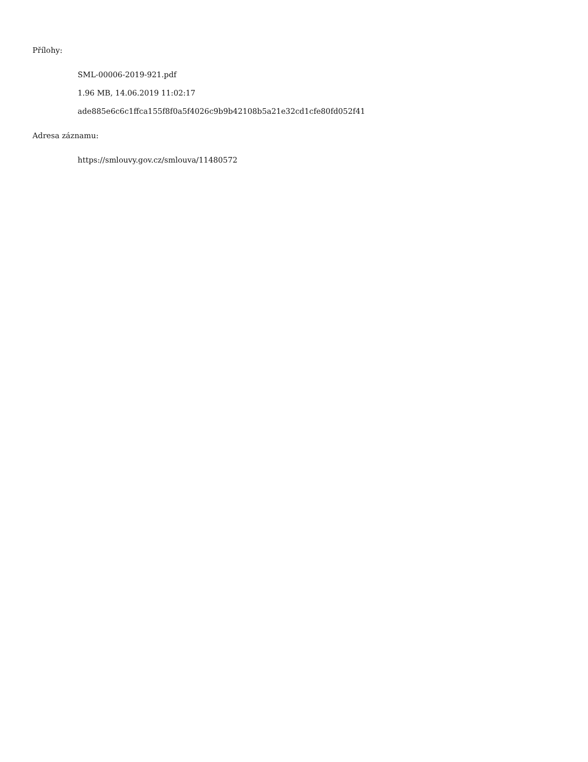Přílohy:
SML-00006-2019-921.pdf
1.96 MB, 14.06.2019 11:02:17
ade885e6c6c1ffca155f8f0a5f4026c9b9b42108b5a21e32cd1cfe80fd052f41
Adresa záznamu:
https://smlouvy.gov.cz/smlouva/11480572